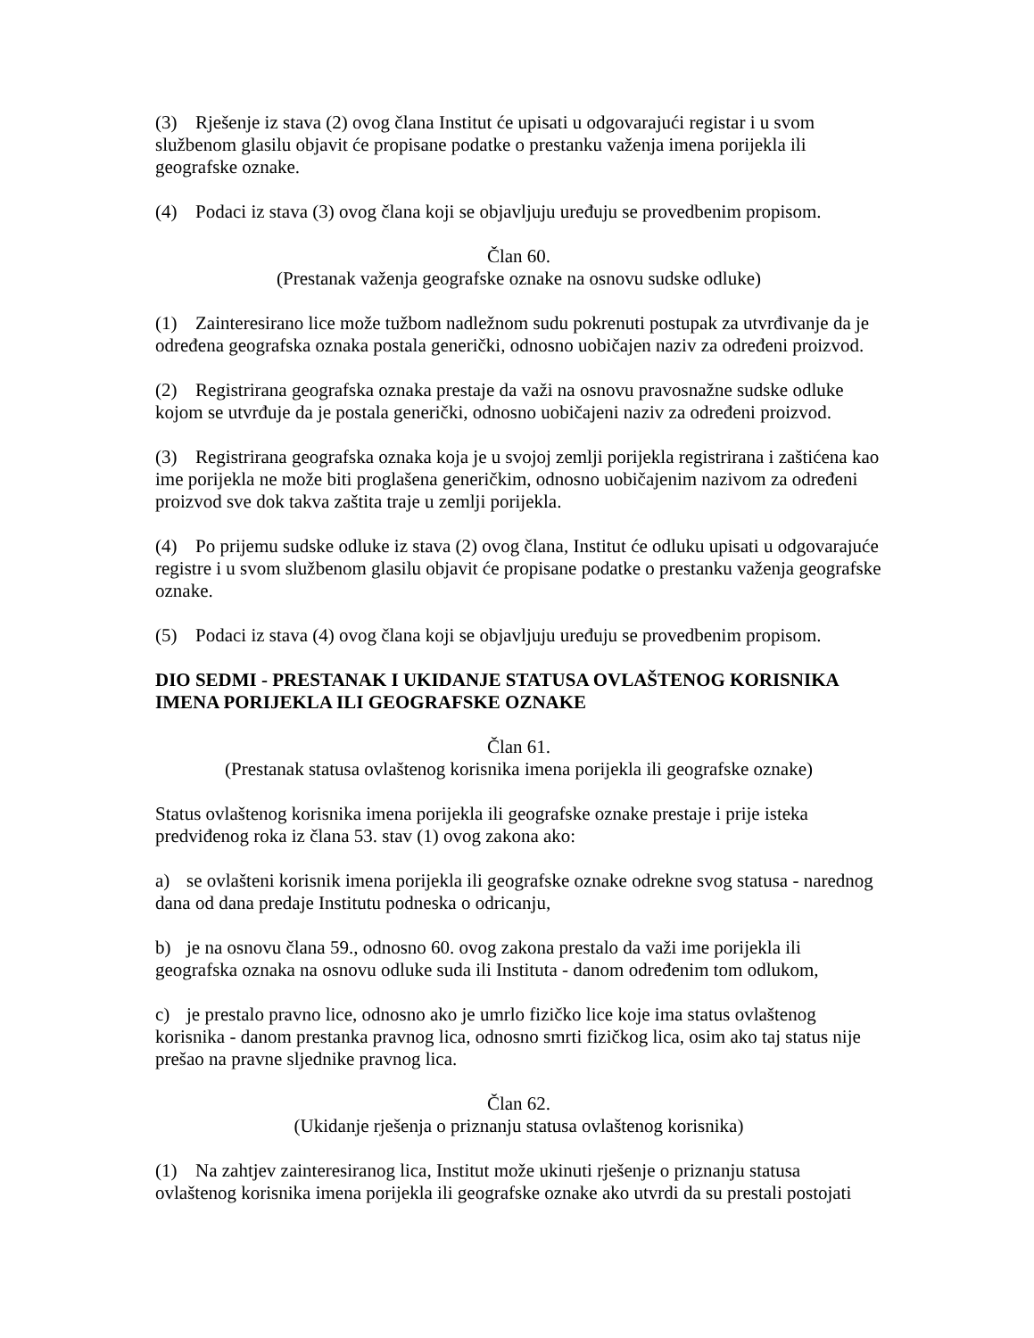(3) Rješenje iz stava (2) ovog člana Institut će upisati u odgovarajući registar i u svom službenom glasilu objavit će propisane podatke o prestanku važenja imena porijekla ili geografske oznake.
(4) Podaci iz stava (3) ovog člana koji se objavljuju uređuju se provedbenim propisom.
Član 60.
(Prestanak važenja geografske oznake na osnovu sudske odluke)
(1) Zainteresirano lice može tužbom nadležnom sudu pokrenuti postupak za utvrđivanje da je određena geografska oznaka postala generički, odnosno uobičajen naziv za određeni proizvod.
(2) Registrirana geografska oznaka prestaje da važi na osnovu pravosnažne sudske odluke kojom se utvrđuje da je postala generički, odnosno uobičajeni naziv za određeni proizvod.
(3) Registrirana geografska oznaka koja je u svojoj zemlji porijekla registrirana i zaštićena kao ime porijekla ne može biti proglašena generičkim, odnosno uobičajenim nazivom za određeni proizvod sve dok takva zaštita traje u zemlji porijekla.
(4) Po prijemu sudske odluke iz stava (2) ovog člana, Institut će odluku upisati u odgovarajuće registre i u svom službenom glasilu objavit će propisane podatke o prestanku važenja geografske oznake.
(5) Podaci iz stava (4) ovog člana koji se objavljuju uređuju se provedbenim propisom.
DIO SEDMI - PRESTANAK I UKIDANJE STATUSA OVLAŠTENOG KORISNIKA IMENA PORIJEKLA ILI GEOGRAFSKE OZNAKE
Član 61.
(Prestanak statusa ovlaštenog korisnika imena porijekla ili geografske oznake)
Status ovlaštenog korisnika imena porijekla ili geografske oznake prestaje i prije isteka predviđenog roka iz člana 53. stav (1) ovog zakona ako:
a) se ovlašteni korisnik imena porijekla ili geografske oznake odrekne svog statusa - narednog dana od dana predaje Institutu podneska o odricanju,
b) je na osnovu člana 59., odnosno 60. ovog zakona prestalo da važi ime porijekla ili geografska oznaka na osnovu odluke suda ili Instituta - danom određenim tom odlukom,
c) je prestalo pravno lice, odnosno ako je umrlo fizičko lice koje ima status ovlaštenog korisnika - danom prestanka pravnog lica, odnosno smrti fizičkog lica, osim ako taj status nije prešao na pravne sljednike pravnog lica.
Član 62.
(Ukidanje rješenja o priznanju statusa ovlaštenog korisnika)
(1) Na zahtjev zainteresiranog lica, Institut može ukinuti rješenje o priznanju statusa ovlaštenog korisnika imena porijekla ili geografske oznake ako utvrdi da su prestali postojati